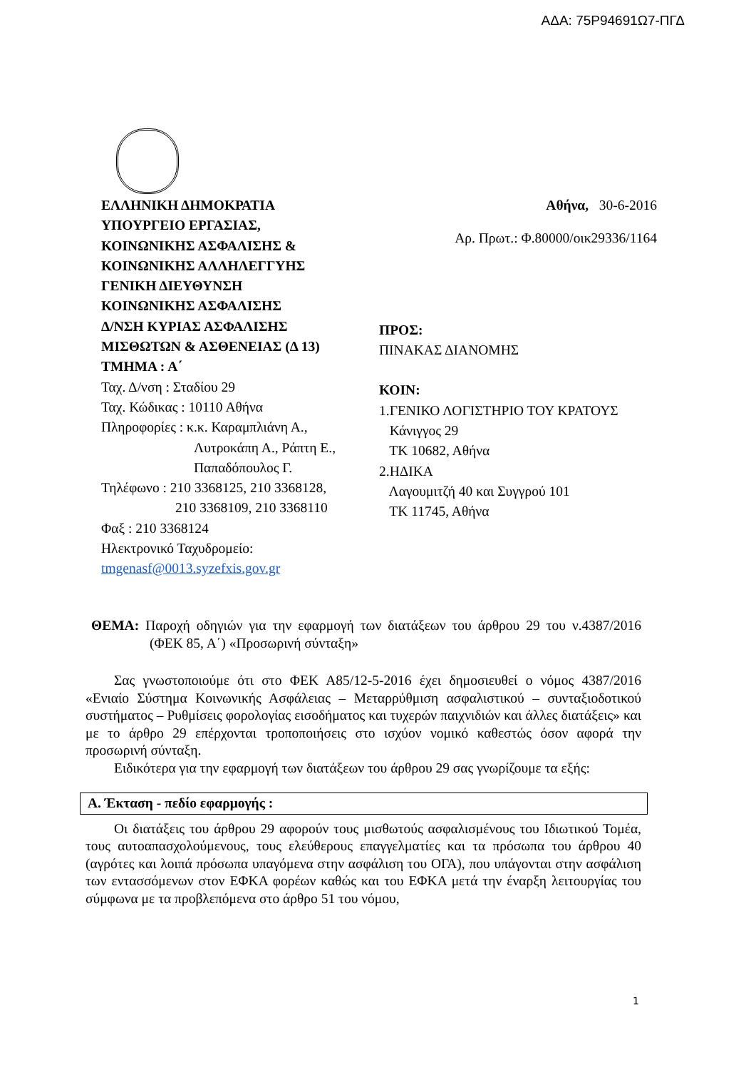ΑΔΑ: 75Ρ94691Ω7-ΠΓΔ
ΕΛΛΗΝΙΚΗ ΔΗΜΟΚΡΑΤΙΑ
ΥΠΟΥΡΓΕΙΟ ΕΡΓΑΣΙΑΣ,
ΚΟΙΝΩΝΙΚΗΣ ΑΣΦΑΛΙΣΗΣ &
ΚΟΙΝΩΝΙΚΗΣ ΑΛΛΗΛΕΓΓΥΗΣ
ΓΕΝΙΚΗ ΔΙΕΥΘΥΝΣΗ
ΚΟΙΝΩΝΙΚΗΣ ΑΣΦΑΛΙΣΗΣ
Δ/ΝΣΗ ΚΥΡΙΑΣ ΑΣΦΑΛΙΣΗΣ
ΜΙΣΘΩΤΩΝ & ΑΣΘΕΝΕΙΑΣ (Δ 13)
ΤΜΗΜΑ : Α΄
Ταχ. Δ/νση : Σταδίου 29
Ταχ. Κώδικας : 10110 Αθήνα
Πληροφορίες : κ.κ. Καραμπλιάνη Α.,
Λυτροκάπη Α., Ράπτη Ε.,
Παπαδόπουλος Γ.
Τηλέφωνο : 210 3368125, 210 3368128,
210 3368109, 210 3368110
Φαξ : 210 3368124
Ηλεκτρονικό Ταχυδρομείο:
tmgenasf@0013.syzefxis.gov.gr
Αθήνα, 30-6-2016
Αρ. Πρωτ.: Φ.80000/οικ29336/1164
ΠΡΟΣ:
ΠΙΝΑΚΑΣ ΔΙΑΝΟΜΗΣ
ΚΟΙΝ:
1.ΓΕΝΙΚΟ ΛΟΓΙΣΤΗΡΙΟ ΤΟΥ ΚΡΑΤΟΥΣ
Κάνιγγος 29
ΤΚ 10682, Αθήνα
2.ΗΔΙΚΑ
Λαγουμιτζή 40 και Συγγρού 101
ΤΚ 11745, Αθήνα
ΘΕΜΑ: Παροχή οδηγιών για την εφαρμογή των διατάξεων του άρθρου 29 του ν.4387/2016 (ΦΕΚ 85, Α΄) «Προσωρινή σύνταξη»
Σας γνωστοποιούμε ότι στο ΦΕΚ Α85/12-5-2016 έχει δημοσιευθεί ο νόμος 4387/2016 «Ενιαίο Σύστημα Κοινωνικής Ασφάλειας – Μεταρρύθμιση ασφαλιστικού – συνταξιοδοτικού συστήματος – Ρυθμίσεις φορολογίας εισοδήματος και τυχερών παιχνιδιών και άλλες διατάξεις» και με το άρθρο 29 επέρχονται τροποποιήσεις στο ισχύον νομικό καθεστώς όσον αφορά την προσωρινή σύνταξη.
Ειδικότερα για την εφαρμογή των διατάξεων του άρθρου 29 σας γνωρίζουμε τα εξής:
Α. Έκταση - πεδίο εφαρμογής :
Οι διατάξεις του άρθρου 29 αφορούν τους μισθωτούς ασφαλισμένους του Ιδιωτικού Τομέα, τους αυτοαπασχολούμενους, τους ελεύθερους επαγγελματίες και τα πρόσωπα του άρθρου 40 (αγρότες και λοιπά πρόσωπα υπαγόμενα στην ασφάλιση του ΟΓΑ), που υπάγονται στην ασφάλιση των εντασσόμενων στον ΕΦΚΑ φορέων καθώς και του ΕΦΚΑ μετά την έναρξη λειτουργίας του σύμφωνα με τα προβλεπόμενα στο άρθρο 51 του νόμου,
1